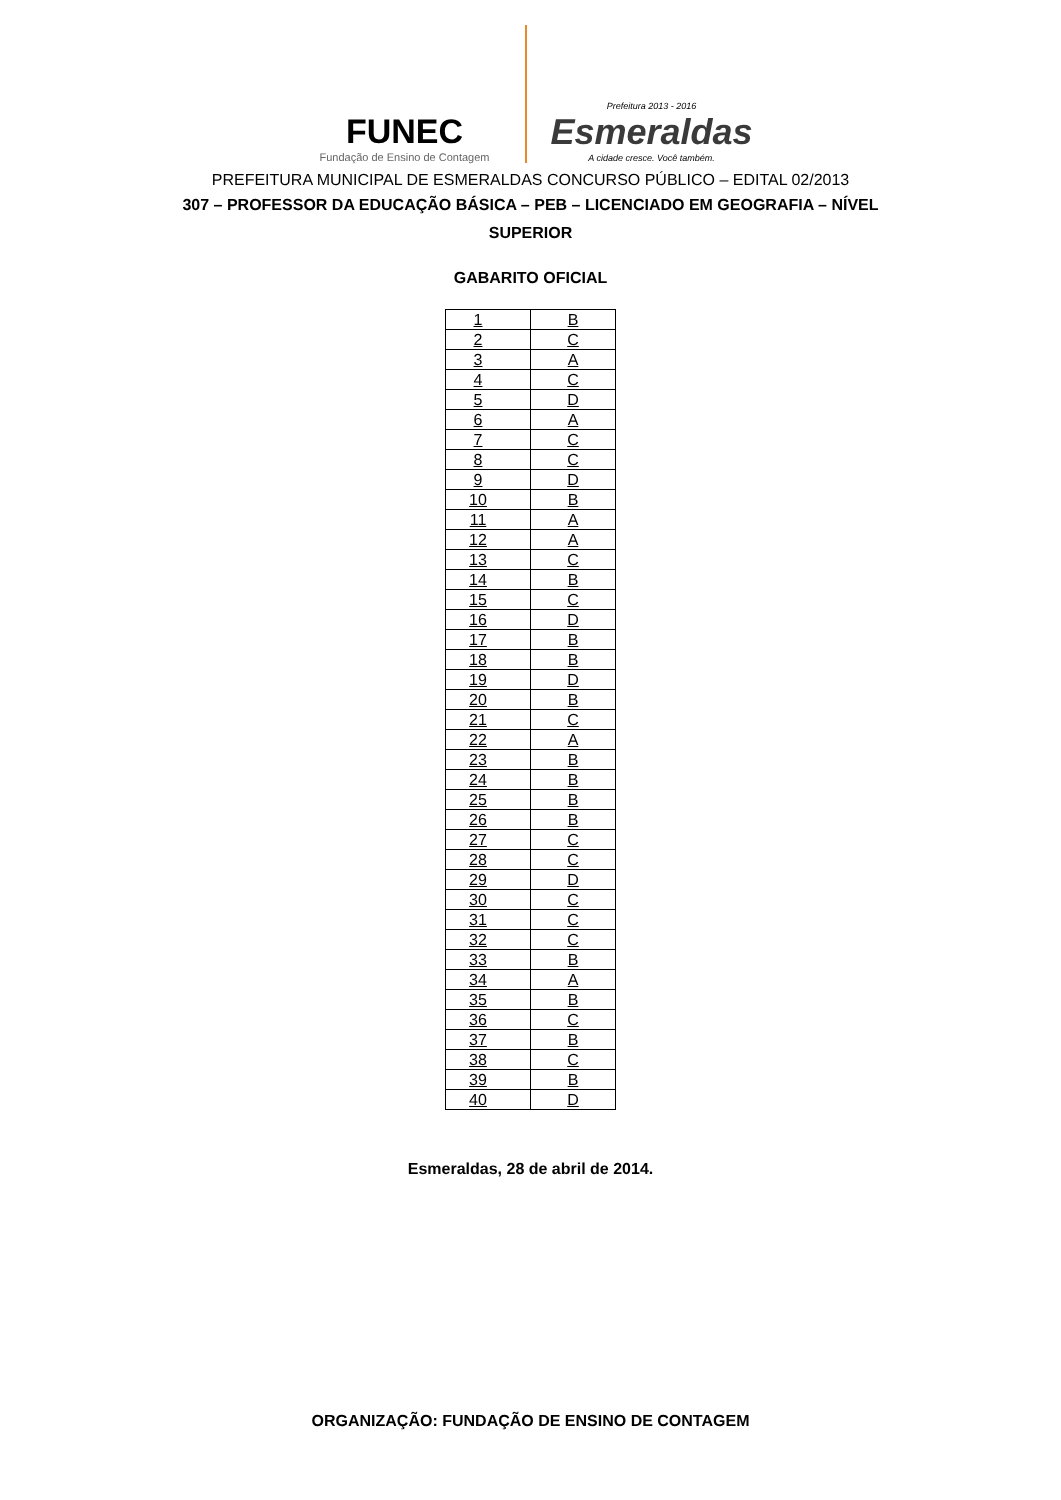FUNEC
Fundação de Ensino de Contagem
Prefeitura 2013 - 2016
Esmeraldas
A cidade cresce. Você também.
PREFEITURA MUNICIPAL DE ESMERALDAS CONCURSO PÚBLICO – EDITAL 02/2013
307 – PROFESSOR DA EDUCAÇÃO BÁSICA – PEB – LICENCIADO EM GEOGRAFIA – NÍVEL SUPERIOR
GABARITO OFICIAL
| 1 | B |
| 2 | C |
| 3 | A |
| 4 | C |
| 5 | D |
| 6 | A |
| 7 | C |
| 8 | C |
| 9 | D |
| 10 | B |
| 11 | A |
| 12 | A |
| 13 | C |
| 14 | B |
| 15 | C |
| 16 | D |
| 17 | B |
| 18 | B |
| 19 | D |
| 20 | B |
| 21 | C |
| 22 | A |
| 23 | B |
| 24 | B |
| 25 | B |
| 26 | B |
| 27 | C |
| 28 | C |
| 29 | D |
| 30 | C |
| 31 | C |
| 32 | C |
| 33 | B |
| 34 | A |
| 35 | B |
| 36 | C |
| 37 | B |
| 38 | C |
| 39 | B |
| 40 | D |
Esmeraldas, 28 de abril de 2014.
ORGANIZAÇÃO: FUNDAÇÃO DE ENSINO DE CONTAGEM